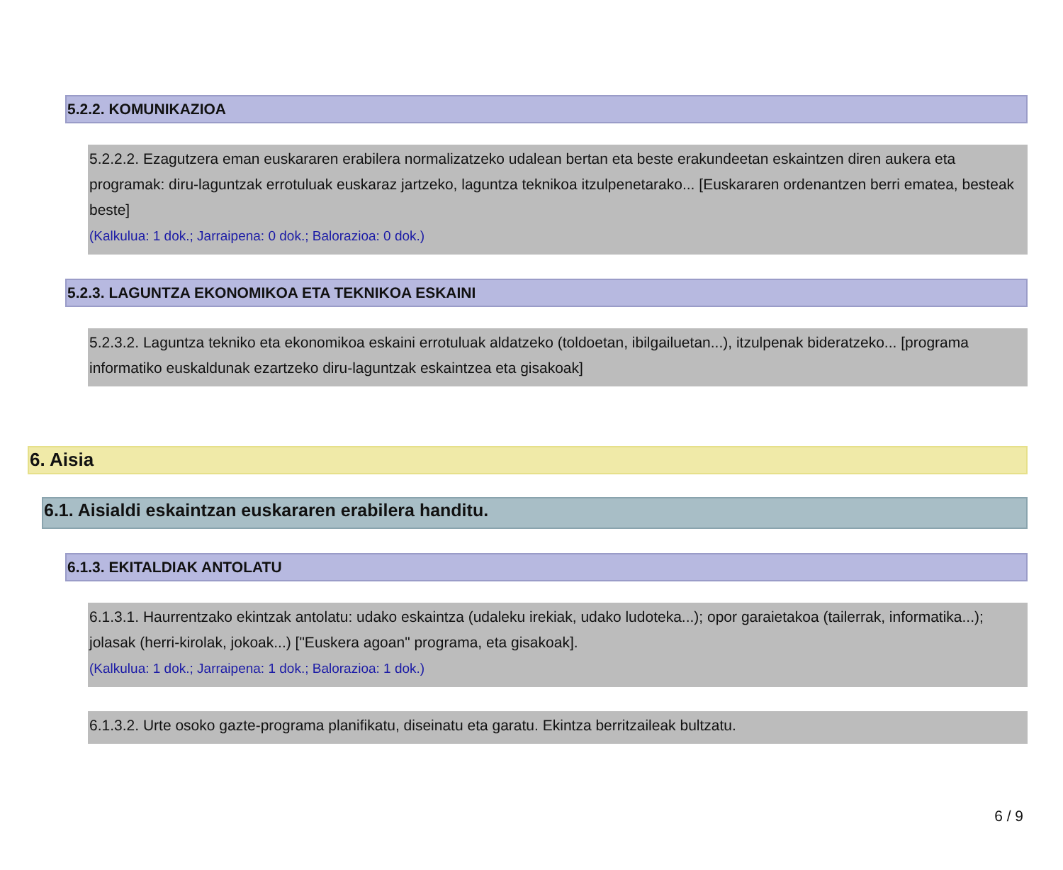5.2.2. KOMUNIKAZIOA
5.2.2.2. Ezagutzera eman euskararen erabilera normalizatzeko udalean bertan eta beste erakundeetan eskaintzen diren aukera eta programak: diru-laguntzak errotuluak euskaraz jartzeko, laguntza teknikoa itzulpenetarako... [Euskararen ordenantzen berri ematea, besteak beste]
(Kalkulua: 1 dok.; Jarraipena: 0 dok.; Balorazioa: 0 dok.)
5.2.3. LAGUNTZA EKONOMIKOA ETA TEKNIKOA ESKAINI
5.2.3.2. Laguntza tekniko eta ekonomikoa eskaini errotuluak aldatzeko (toldoetan, ibilgailuetan...), itzulpenak bideratzeko... [programa informatiko euskaldunak ezartzeko diru-laguntzak eskaintzea eta gisakoak]
6. Aisia
6.1. Aisialdi eskaintzan euskararen erabilera handitu.
6.1.3. EKITALDIAK ANTOLATU
6.1.3.1. Haurrentzako ekintzak antolatu: udako eskaintza (udaleku irekiak, udako ludoteka...); opor garaietakoa (tailerrak, informatika...); jolasak (herri-kirolak, jokoak...) ["Euskera agoan" programa, eta gisakoak].
(Kalkulua: 1 dok.; Jarraipena: 1 dok.; Balorazioa: 1 dok.)
6.1.3.2. Urte osoko gazte-programa planifikatu, diseinatu eta garatu. Ekintza berritzaileak bultzatu.
6 / 9